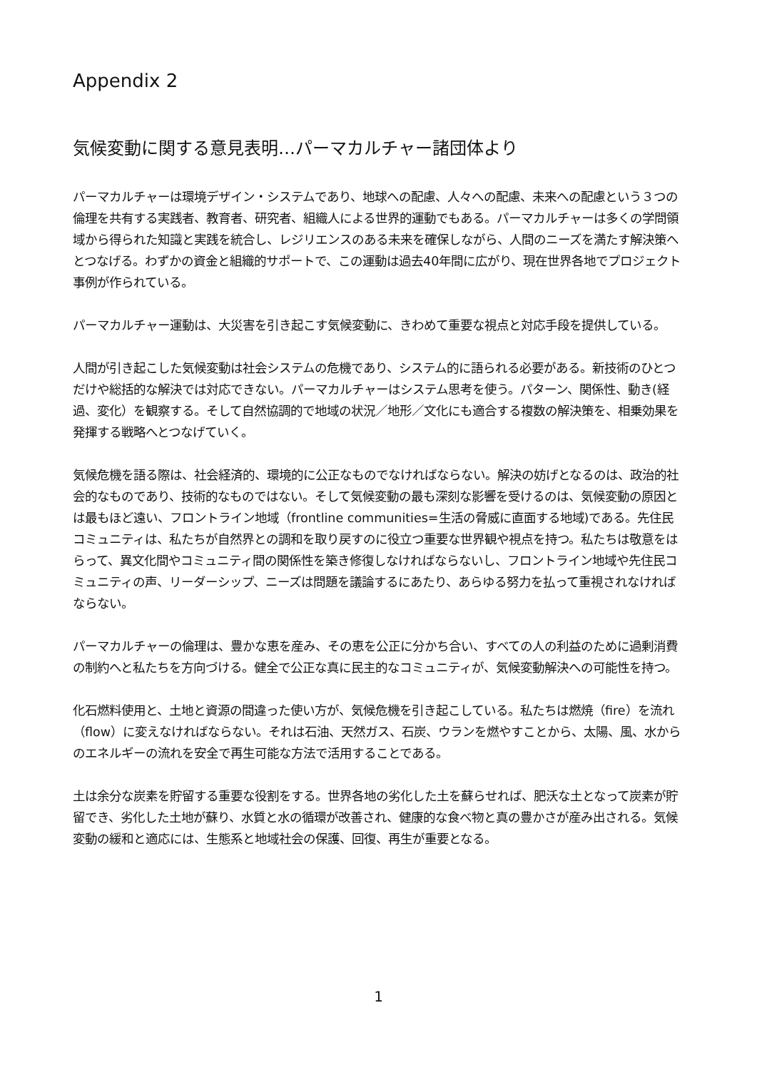Appendix 2
気候変動に関する意見表明…パーマカルチャー諸団体より
パーマカルチャーは環境デザイン・システムであり、地球への配慮、人々への配慮、未来への配慮という３つの倫理を共有する実践者、教育者、研究者、組織人による世界的運動でもある。パーマカルチャーは多くの学問領域から得られた知識と実践を統合し、レジリエンスのある未来を確保しながら、人間のニーズを満たす解決策へとつなげる。わずかの資金と組織的サポートで、この運動は過去40年間に広がり、現在世界各地でプロジェクト事例が作られている。
パーマカルチャー運動は、大災害を引き起こす気候変動に、きわめて重要な視点と対応手段を提供している。
人間が引き起こした気候変動は社会システムの危機であり、システム的に語られる必要がある。新技術のひとつだけや総括的な解決では対応できない。パーマカルチャーはシステム思考を使う。パターン、関係性、動き(経過、変化）を観察する。そして自然協調的で地域の状況／地形／文化にも適合する複数の解決策を、相乗効果を発揮する戦略へとつなげていく。
気候危機を語る際は、社会経済的、環境的に公正なものでなければならない。解決の妨げとなるのは、政治的社会的なものであり、技術的なものではない。そして気候変動の最も深刻な影響を受けるのは、気候変動の原因とは最もほど遠い、フロントライン地域（frontline communities=生活の脅威に直面する地域)である。先住民コミュニティは、私たちが自然界との調和を取り戻すのに役立つ重要な世界観や視点を持つ。私たちは敬意をはらって、異文化間やコミュニティ間の関係性を築き修復しなければならないし、フロントライン地域や先住民コミュニティの声、リーダーシップ、ニーズは問題を議論するにあたり、あらゆる努力を払って重視されなければならない。
パーマカルチャーの倫理は、豊かな恵を産み、その恵を公正に分かち合い、すべての人の利益のために過剰消費の制約へと私たちを方向づける。健全で公正な真に民主的なコミュニティが、気候変動解決への可能性を持つ。
化石燃料使用と、土地と資源の間違った使い方が、気候危機を引き起こしている。私たちは燃焼（fire）を流れ（flow）に変えなければならない。それは石油、天然ガス、石炭、ウランを燃やすことから、太陽、風、水からのエネルギーの流れを安全で再生可能な方法で活用することである。
土は余分な炭素を貯留する重要な役割をする。世界各地の劣化した土を蘇らせれば、肥沃な土となって炭素が貯留でき、劣化した土地が蘇り、水質と水の循環が改善され、健康的な食べ物と真の豊かさが産み出される。気候変動の緩和と適応には、生態系と地域社会の保護、回復、再生が重要となる。
1